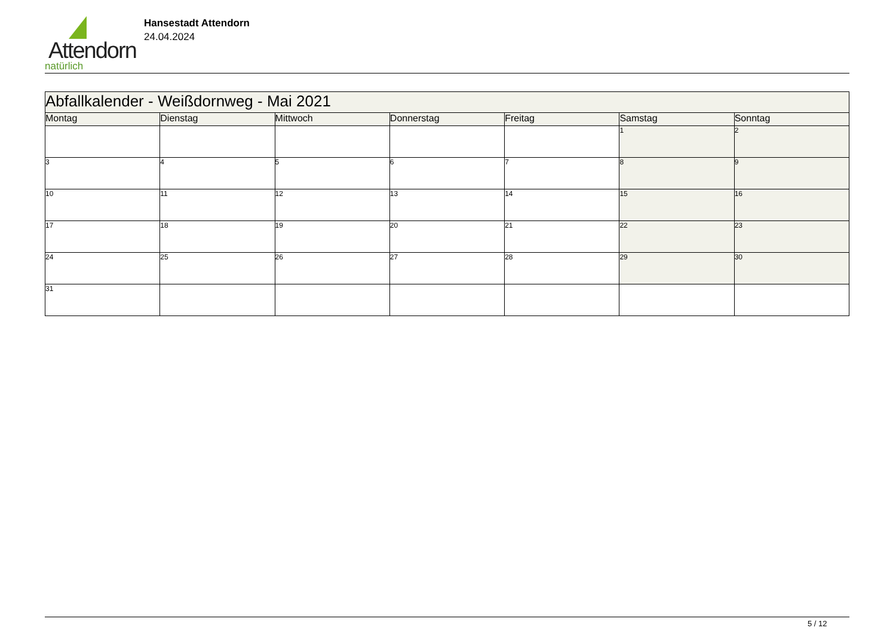Attendorn
natürlich
Hansestadt Attendorn
24.04.2024
| Abfallkalender - Weißdornweg - Mai 2021 | | | | | | |
| Montag | Dienstag | Mittwoch | Donnerstag | Freitag | Samstag | Sonntag |
| | | | | | 1 | 2 |
| 3 | 4 | 5 | 6 | 7 | 8 | 9 |
| 10 | 11 | 12 | 13 | 14 | 15 | 16 |
| 17 | 18 | 19 | 20 | 21 | 22 | 23 |
| 24 | 25 | 26 | 27 | 28 | 29 | 30 |
| 31 | | | | | | |
5 / 12